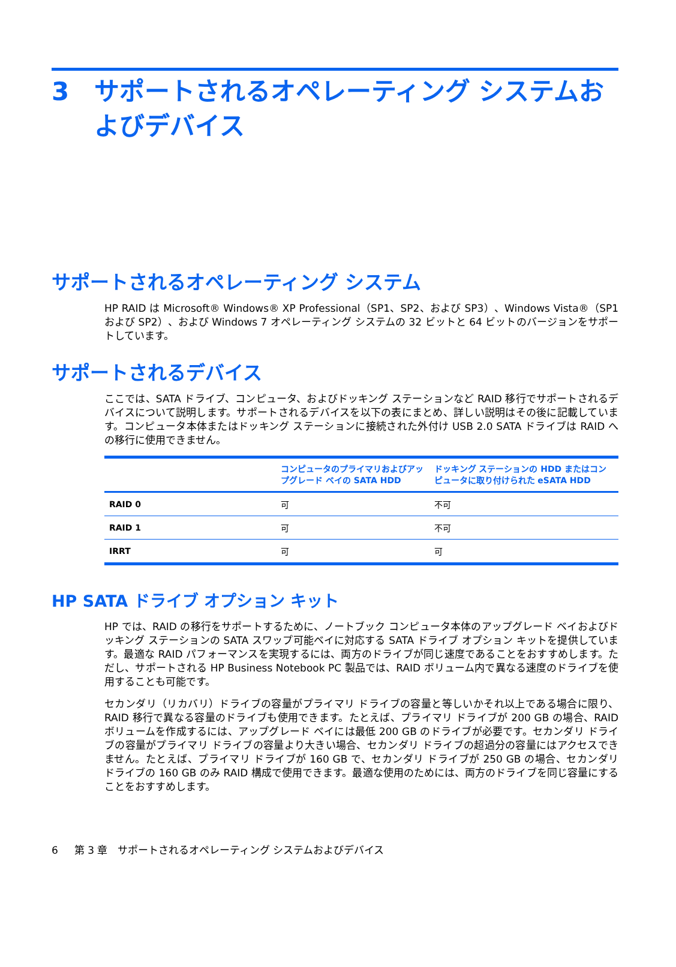3 サポートされるオペレーティング システムおよびデバイス
サポートされるオペレーティング システム
HP RAID は Microsoft® Windows® XP Professional（SP1、SP2、および SP3）、Windows Vista®（SP1 および SP2）、および Windows 7 オペレーティング システムの 32 ビットと 64 ビットのバージョンをサポートしています。
サポートされるデバイス
ここでは、SATA ドライブ、コンピュータ、およびドッキング ステーションなど RAID 移行でサポートされるデバイスについて説明します。サポートされるデバイスを以下の表にまとめ、詳しい説明はその後に記載しています。コンピュータ本体またはドッキング ステーションに接続された外付け USB 2.0 SATA ドライブは RAID への移行に使用できません。
| | コンピュータのプライマリおよびアップグレード ベイの SATA HDD | ドッキング ステーションの HDD またはコンピュータに取り付けられた eSATA HDD |
| --- | --- | --- |
| RAID 0 | 可 | 不可 |
| RAID 1 | 可 | 不可 |
| IRRT | 可 | 可 |
HP SATA ドライブ オプション キット
HP では、RAID の移行をサポートするために、ノートブック コンピュータ本体のアップグレード ベイおよびドッキング ステーションの SATA スワップ可能ベイに対応する SATA ドライブ オプション キットを提供しています。最適な RAID パフォーマンスを実現するには、両方のドライブが同じ速度であることをおすすめします。ただし、サポートされる HP Business Notebook PC 製品では、RAID ボリューム内で異なる速度のドライブを使用することも可能です。
セカンダリ（リカバリ）ドライブの容量がプライマリ ドライブの容量と等しいかそれ以上である場合に限り、RAID 移行で異なる容量のドライブも使用できます。たとえば、プライマリ ドライブが 200 GB の場合、RAID ボリュームを作成するには、アップグレード ベイには最低 200 GB のドライブが必要です。セカンダリ ドライブの容量がプライマリ ドライブの容量より大きい場合、セカンダリ ドライブの超過分の容量にはアクセスできません。たとえば、プライマリ ドライブが 160 GB で、セカンダリ ドライブが 250 GB の場合、セカンダリ ドライブの 160 GB のみ RAID 構成で使用できます。最適な使用のためには、両方のドライブを同じ容量にすることをおすすめします。
6 第 3 章 サポートされるオペレーティング システムおよびデバイス